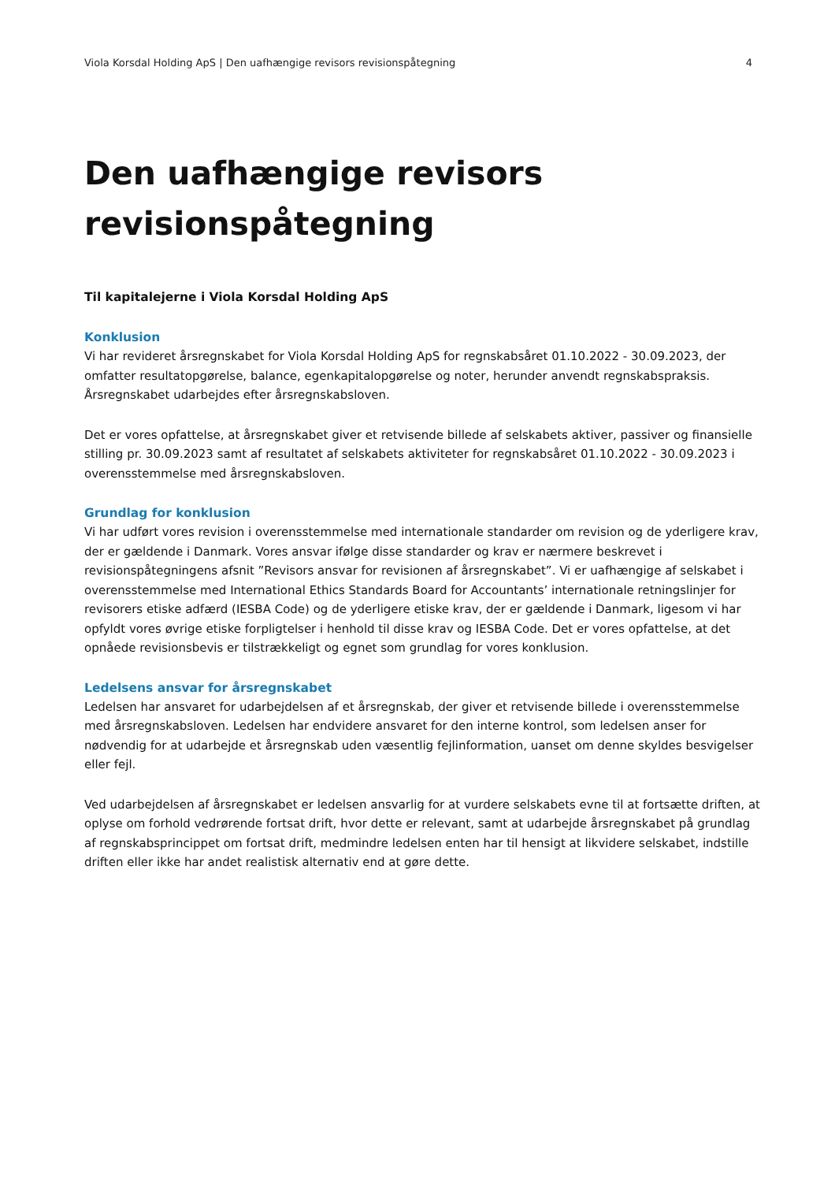Viola Korsdal Holding ApS | Den uafhængige revisors revisionspåtegning 4
Den uafhængige revisors revisionspåtegning
Til kapitalejerne i Viola Korsdal Holding ApS
Konklusion
Vi har revideret årsregnskabet for Viola Korsdal Holding ApS for regnskabsåret 01.10.2022 - 30.09.2023, der omfatter resultatopgørelse, balance, egenkapitalopgørelse og noter, herunder anvendt regnskabspraksis. Årsregnskabet udarbejdes efter årsregnskabsloven.
Det er vores opfattelse, at årsregnskabet giver et retvisende billede af selskabets aktiver, passiver og finansielle stilling pr. 30.09.2023 samt af resultatet af selskabets aktiviteter for regnskabsåret 01.10.2022 - 30.09.2023 i overensstemmelse med årsregnskabsloven.
Grundlag for konklusion
Vi har udført vores revision i overensstemmelse med internationale standarder om revision og de yderligere krav, der er gældende i Danmark. Vores ansvar ifølge disse standarder og krav er nærmere beskrevet i revisionspåtegningens afsnit ”Revisors ansvar for revisionen af årsregnskabet”. Vi er uafhængige af selskabet i overensstemmelse med International Ethics Standards Board for Accountants’ internationale retningslinjer for revisorers etiske adfærd (IESBA Code) og de yderligere etiske krav, der er gældende i Danmark, ligesom vi har opfyldt vores øvrige etiske forpligtelser i henhold til disse krav og IESBA Code. Det er vores opfattelse, at det opnåede revisionsbevis er tilstrækkeligt og egnet som grundlag for vores konklusion.
Ledelsens ansvar for årsregnskabet
Ledelsen har ansvaret for udarbejdelsen af et årsregnskab, der giver et retvisende billede i overensstemmelse med årsregnskabsloven. Ledelsen har endvidere ansvaret for den interne kontrol, som ledelsen anser for nødvendig for at udarbejde et årsregnskab uden væsentlig fejlinformation, uanset om denne skyldes besvigelser eller fejl.
Ved udarbejdelsen af årsregnskabet er ledelsen ansvarlig for at vurdere selskabets evne til at fortsætte driften, at oplyse om forhold vedrørende fortsat drift, hvor dette er relevant, samt at udarbejde årsregnskabet på grundlag af regnskabsprincippet om fortsat drift, medmindre ledelsen enten har til hensigt at likvidere selskabet, indstille driften eller ikke har andet realistisk alternativ end at gøre dette.